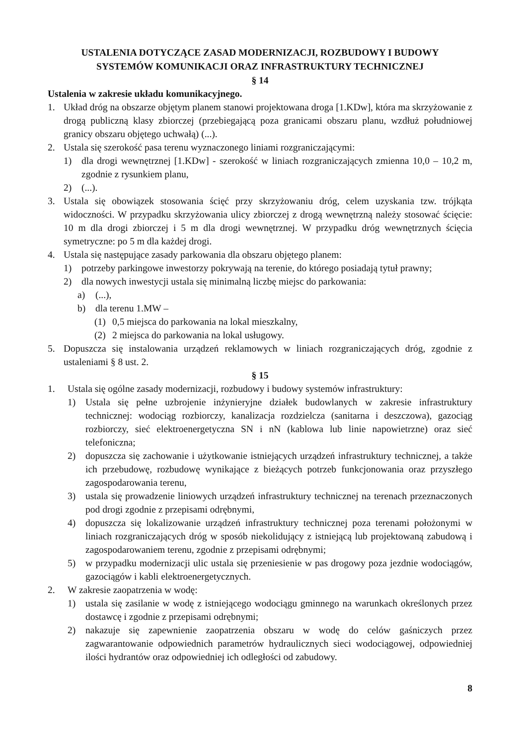USTALENIA DOTYCZĄCE ZASAD MODERNIZACJI, ROZBUDOWY I BUDOWY
SYSTEMÓW KOMUNIKACJI ORAZ INFRASTRUKTURY TECHNICZNEJ
§ 14
Ustalenia w zakresie układu komunikacyjnego.
1. Układ dróg na obszarze objętym planem stanowi projektowana droga [1.KDw], która ma skrzyżowanie z drogą publiczną klasy zbiorczej (przebiegającą poza granicami obszaru planu, wzdłuż południowej granicy obszaru objętego uchwałą) (...).
2. Ustala się szerokość pasa terenu wyznaczonego liniami rozgraniczającymi:
1) dla drogi wewnętrznej [1.KDw] - szerokość w liniach rozgraniczających zmienna 10,0 – 10,2 m, zgodnie z rysunkiem planu,
2) (...).
3. Ustala się obowiązek stosowania ścięć przy skrzyżowaniu dróg, celem uzyskania tzw. trójkąta widoczności. W przypadku skrzyżowania ulicy zbiorczej z drogą wewnętrzną należy stosować ścięcie: 10 m dla drogi zbiorczej i 5 m dla drogi wewnętrznej. W przypadku dróg wewnętrznych ścięcia symetryczne: po 5 m dla każdej drogi.
4. Ustala się następujące zasady parkowania dla obszaru objętego planem:
1) potrzeby parkingowe inwestorzy pokrywają na terenie, do którego posiadają tytuł prawny;
2) dla nowych inwestycji ustala się minimalną liczbę miejsc do parkowania:
a) (...),
b) dla terenu 1.MW –
(1) 0,5 miejsca do parkowania na lokal mieszkalny,
(2) 2 miejsca do parkowania na lokal usługowy.
5. Dopuszcza się instalowania urządzeń reklamowych w liniach rozgraniczających dróg, zgodnie z ustaleniami § 8 ust. 2.
§ 15
1. Ustala się ogólne zasady modernizacji, rozbudowy i budowy systemów infrastruktury:
1) Ustala się pełne uzbrojenie inżynieryjne działek budowlanych w zakresie infrastruktury technicznej: wodociąg rozbiorczy, kanalizacja rozdzielcza (sanitarna i deszczowa), gazociąg rozbiorczy, sieć elektroenergetyczna SN i nN (kablowa lub linie napowietrzne) oraz sieć telefoniczna;
2) dopuszcza się zachowanie i użytkowanie istniejących urządzeń infrastruktury technicznej, a także ich przebudowę, rozbudowę wynikające z bieżących potrzeb funkcjonowania oraz przyszłego zagospodarowania terenu,
3) ustala się prowadzenie liniowych urządzeń infrastruktury technicznej na terenach przeznaczonych pod drogi zgodnie z przepisami odrębnymi,
4) dopuszcza się lokalizowanie urządzeń infrastruktury technicznej poza terenami położonymi w liniach rozgraniczających dróg w sposób niekolidujący z istniejącą lub projektowaną zabudową i zagospodarowaniem terenu, zgodnie z przepisami odrębnymi;
5) w przypadku modernizacji ulic ustala się przeniesienie w pas drogowy poza jezdnie wodociągów, gazociągów i kabli elektroenergetycznych.
2. W zakresie zaopatrzenia w wodę:
1) ustala się zasilanie w wodę z istniejącego wodociągu gminnego na warunkach określonych przez dostawcę i zgodnie z przepisami odrębnymi;
2) nakazuje się zapewnienie zaopatrzenia obszaru w wodę do celów gaśniczych przez zagwarantowanie odpowiednich parametrów hydraulicznych sieci wodociągowej, odpowiedniej ilości hydrantów oraz odpowiedniej ich odległości od zabudowy.
8